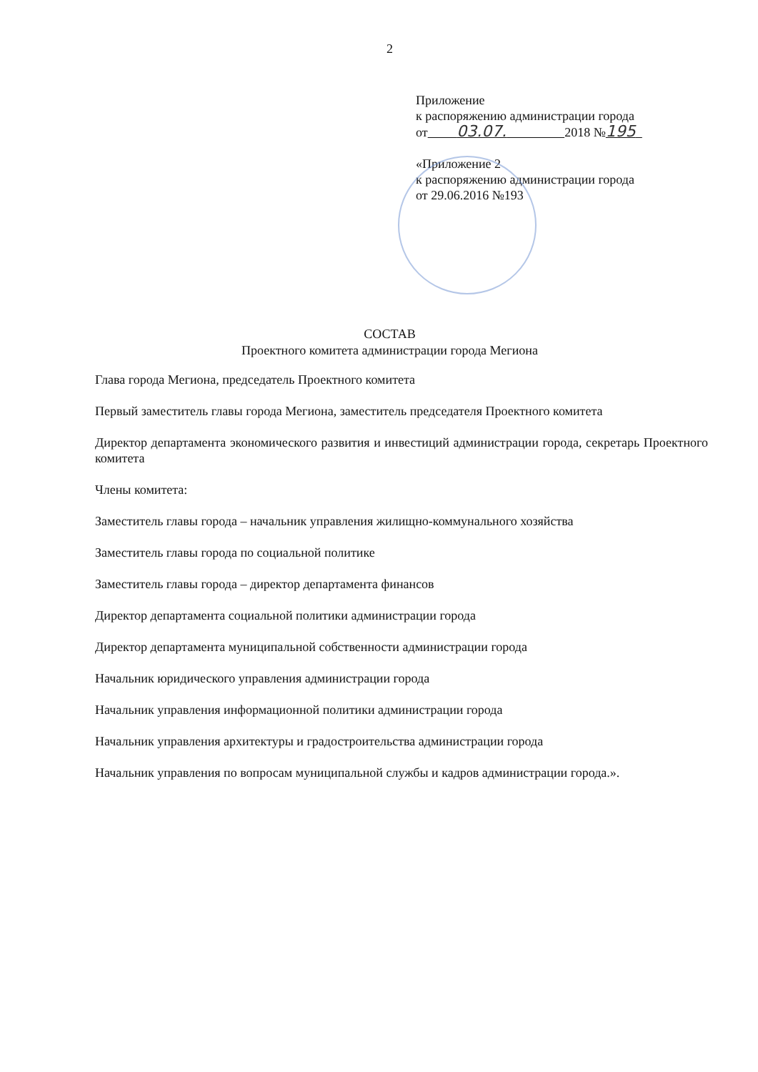2
Приложение
к распоряжению администрации города
от 03.07. 2018 №195
«Приложение 2
к распоряжению администрации города
от 29.06.2016 №193
СОСТАВ
Проектного комитета администрации города Мегиона
Глава города Мегиона, председатель Проектного комитета
Первый заместитель главы города Мегиона, заместитель председателя Проектного комитета
Директор департамента экономического развития и инвестиций администрации города, секретарь Проектного комитета
Члены комитета:
Заместитель главы города – начальник управления жилищно-коммунального хозяйства
Заместитель главы города по социальной политике
Заместитель главы города – директор департамента финансов
Директор департамента социальной политики администрации города
Директор департамента муниципальной собственности администрации города
Начальник юридического управления администрации города
Начальник управления информационной политики администрации города
Начальник управления архитектуры и градостроительства администрации города
Начальник управления по вопросам муниципальной службы и кадров администрации города.».